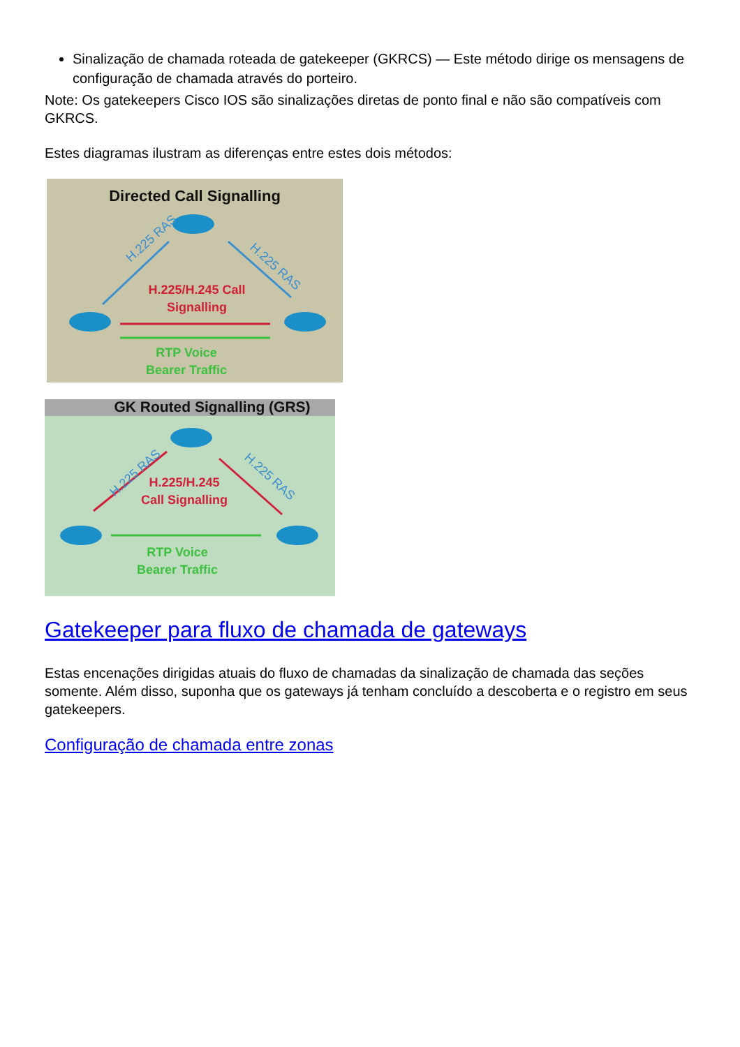Sinalização de chamada roteada de gatekeeper (GKRCS) — Este método dirige os mensagens de configuração de chamada através do porteiro.
Note: Os gatekeepers Cisco IOS são sinalizações diretas de ponto final e não são compatíveis com GKRCS.
Estes diagramas ilustram as diferenças entre estes dois métodos:
Directed Call Signalling
H.225 RAS
H.225 RAS
H.225/H.245 Call
Signalling
RTP Voice
Bearer Traffic
GK Routed Signalling (GRS)
H.225 RAS
H.225 RAS
H.225/H.245
Call Signalling
RTP Voice
Bearer Traffic
Gatekeeper para fluxo de chamada de gateways
Estas encenações dirigidas atuais do fluxo de chamadas da sinalização de chamada das seções somente. Além disso, suponha que os gateways já tenham concluído a descoberta e o registro em seus gatekeepers.
Configuração de chamada entre zonas